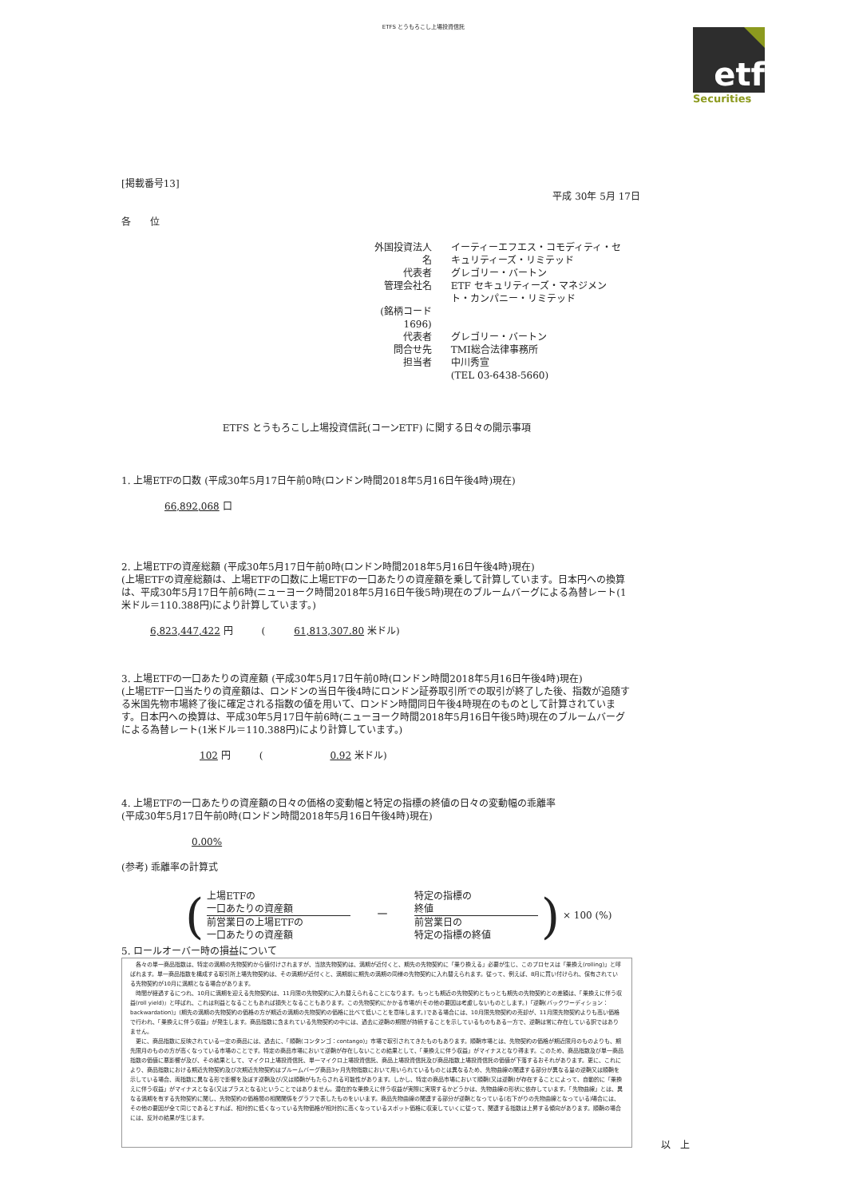ETFS とうもろこし上場投資信託
etf
Securities
[掲載番号13]
平成 30年 5月 17日
各　　位
| 外国投資法人名 | イーティーエフエス・コモディティ・セキュリティーズ・リミテッド |
| 代表者 | グレゴリー・バートン |
| 管理会社名 | ETF セキュリティーズ・マネジメント・カンパニー・リミテッド |
| (銘柄コード 1696) | |
| 代表者 | グレゴリー・バートン |
| 問合せ先 | TMI総合法律事務所 |
| 担当者 | 中川秀宣 |
| | (TEL 03-6438-5660) |
ETFS とうもろこし上場投資信託(コーンETF) に関する日々の開示事項
1. 上場ETFの口数 (平成30年5月17日午前0時(ロンドン時間2018年5月16日午後4時)現在)
66,892,068 口
2. 上場ETFの資産総額 (平成30年5月17日午前0時(ロンドン時間2018年5月16日午後4時)現在)
(上場ETFの資産総額は、上場ETFの口数に上場ETFの一口あたりの資産額を乗して計算しています。日本円への換算は、平成30年5月17日午前6時(ニューヨーク時間2018年5月16日午後5時)現在のブルームバーグによる為替レート(1米ドル＝110.388円)により計算しています。)
6,823,447,422 円　　　(　　　61,813,307.80 米ドル)
3. 上場ETFの一口あたりの資産額 (平成30年5月17日午前0時(ロンドン時間2018年5月16日午後4時)現在)
(上場ETF一口当たりの資産額は、ロンドンの当日午後4時にロンドン証券取引所での取引が終了した後、指数が追随する米国先物市場終了後に確定される指数の値を用いて、ロンドン時間同日午後4時現在のものとして計算されています。日本円への換算は、平成30年5月17日午前6時(ニューヨーク時間2018年5月16日午後5時)現在のブルームバーグによる為替レート(1米ドル＝110.388円)により計算しています。)
102 円　　　(　　　　　　　0.92 米ドル)
4. 上場ETFの一口あたりの資産額の日々の価格の変動幅と特定の指標の終値の日々の変動幅の乖離率
(平成30年5月17日午前0時(ロンドン時間2018年5月16日午後4時)現在)
0.00%
(参考) 乖離率の計算式
(
上場ETFの
一口あたりの資産額
前営業日の上場ETFの
一口あたりの資産額
－
特定の指標の
終値
前営業日の
特定の指標の終値
) × 100 (%)
5. ロールオーバー時の損益について
　各々の単一商品指数は、特定の満期の先物契約から値付けされますが、当該先物契約は、満期が近付くと、期先の先物契約に「乗り換える」必要が生じ、このプロセスは「乗換え(rolling)」と呼ばれます。単一商品指数を構成する取引所上場先物契約は、その満期が近付くと、満期前に期先の満期の同様の先物契約に入れ替えられます。従って、例えば、8月に買い付けられ、保有されている先物契約が10月に満期となる場合があります。
　時間が経過するにつれ、10月に満期を迎える先物契約は、11月限の先物契約に入れ替えられることになります。もっとも期近の先物契約ともっとも期先の先物契約との差額は、「乗換えに伴う収益(roll yield)」と呼ばれ、これは利益となることもあれば損失となることもあります。この先物契約にかかる市場が(その他の要因は考慮しないものとします。)「逆鞘(バックワーディション：backwardation)」(期先の満期の先物契約の価格の方が期近の満期の先物契約の価格に比べて低いことを意味します。)である場合には、10月限先物契約の売却が、11月限先物契約よりも高い価格で行われ、「乗換えに伴う収益」が発生します。商品指数に含まれている先物契約の中には、過去に逆鞘の期間が持続することを示しているものもある一方で、逆鞘は常に存在している訳ではありません。
　更に、商品指数に反映されている一定の商品には、過去に、「順鞘(コンタンゴ：contango)」市場で取引されてきたものもあります。順鞘市場とは、先物契約の価格が期近限月のものよりも、期先限月のものの方が高くなっている市場のことです。特定の商品市場において逆鞘が存在しないことの結果として、「乗換えに伴う収益」がマイナスとなり得ます。このため、商品指数及び単一商品指数の価値に悪影響が及び、その結果として、マイクロ上場投資信託、単一マイクロ上場投資信託、商品上場投資信託及び商品指数上場投資信託の価値が下落するおそれがあります。更に、これにより、商品指数における期近先物契約及び次期近先物契約はブルームバーグ商品3ヶ月先物指数において用いられているものとは異なるため、先物曲線の関連する部分が異なる量の逆鞘又は順鞘を示している場合、両指数に異なる形で影響を及ぼす逆鞘及び/又は順鞘がもたらされる可能性があります。しかし、特定の商品市場において順鞘(又は逆鞘)が存在することによって、自動的に「乗換えに伴う収益」がマイナスとなる(又はプラスとなる)ということではありません。潜在的な乗換えに伴う収益が実際に実現するかどうかは、先物曲線の形状に依存しています。「先物曲線」とは、異なる満期を有する先物契約に関し、先物契約の価格間の相関関係をグラフで表したものをいいます。商品先物曲線の関連する部分が逆鞘となっている(右下がりの先物曲線となっている)場合には、その他の要因が全て同じであるとすれば、相対的に低くなっている先物価格が相対的に高くなっているスポット価格に収束していくに従って、関連する指数は上昇する傾向があります。順鞘の場合には、反対の結果が生じます。
以　上